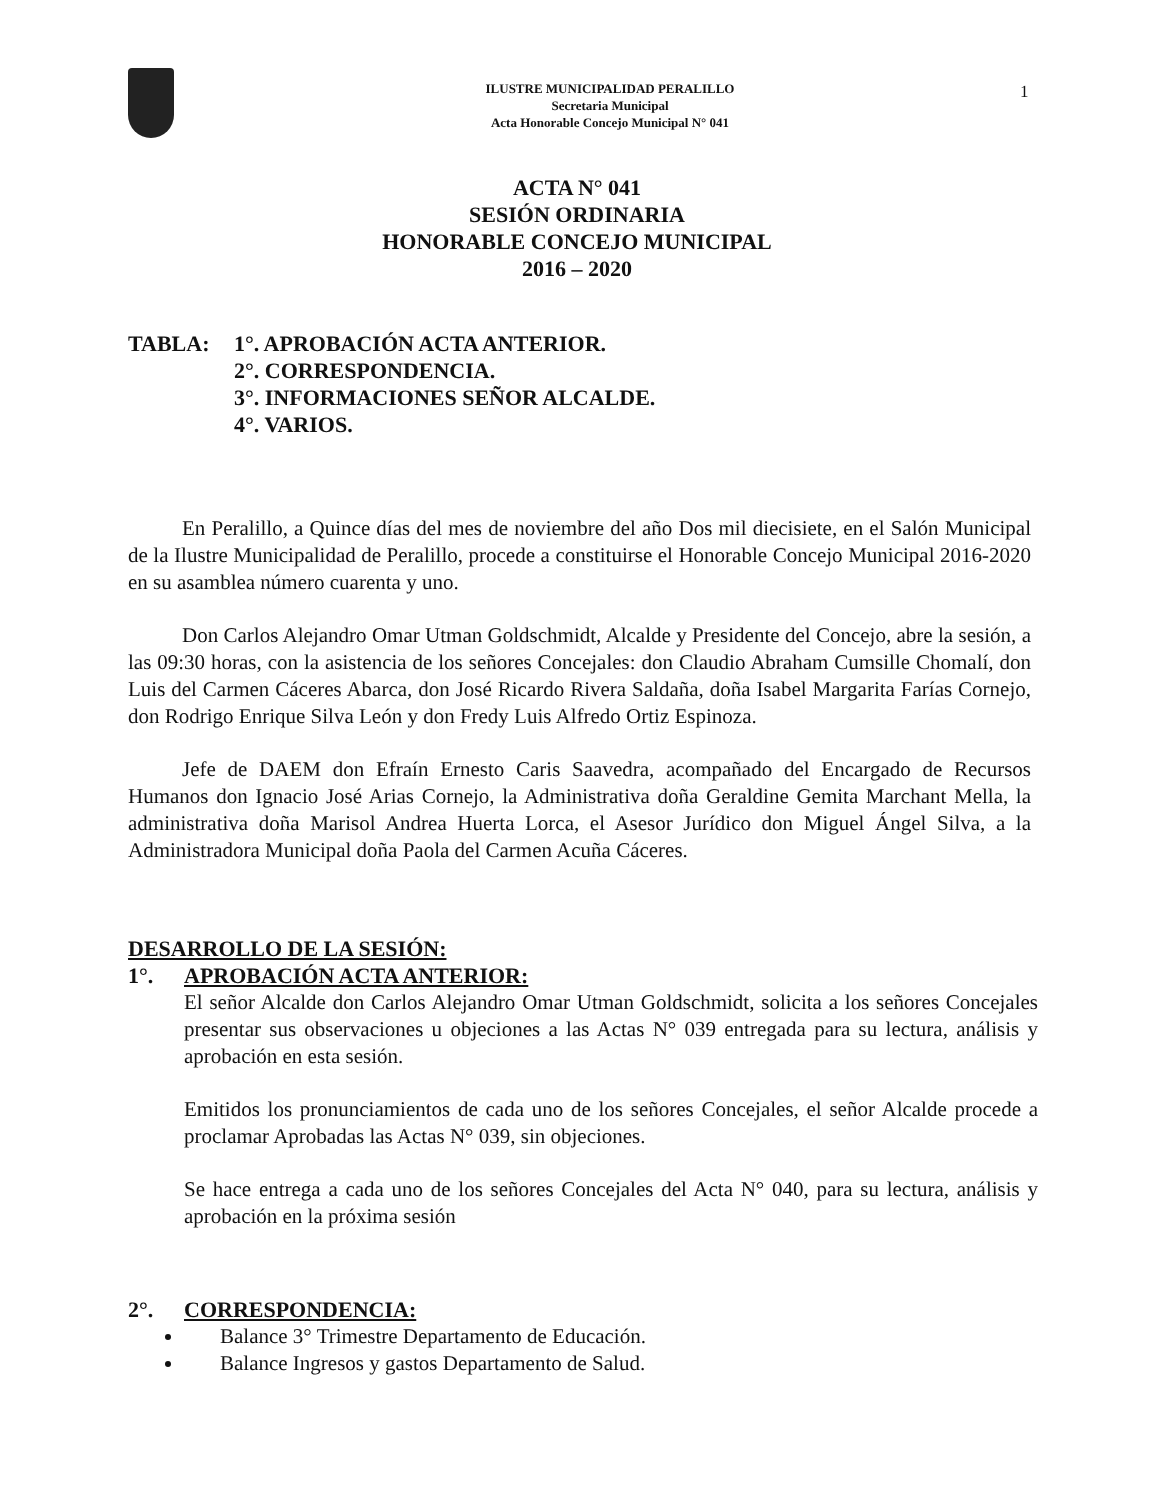ILUSTRE MUNICIPALIDAD PERALILLO
Secretaria Municipal
Acta Honorable Concejo Municipal N° 041
1
ACTA N° 041
SESIÓN ORDINARIA
HONORABLE CONCEJO MUNICIPAL
2016 – 2020
TABLA: 1°. APROBACIÓN ACTA ANTERIOR.
2°. CORRESPONDENCIA.
3°. INFORMACIONES SEÑOR ALCALDE.
4°. VARIOS.
En Peralillo, a Quince días del mes de noviembre del año Dos mil diecisiete, en el Salón Municipal de la Ilustre Municipalidad de Peralillo, procede a constituirse el Honorable Concejo Municipal 2016-2020 en su asamblea número cuarenta y uno.
Don Carlos Alejandro Omar Utman Goldschmidt, Alcalde y Presidente del Concejo, abre la sesión, a las 09:30 horas, con la asistencia de los señores Concejales: don Claudio Abraham Cumsille Chomalí, don Luis del Carmen Cáceres Abarca, don José Ricardo Rivera Saldaña, doña Isabel Margarita Farías Cornejo, don Rodrigo Enrique Silva León y don Fredy Luis Alfredo Ortiz Espinoza.
Jefe de DAEM don Efraín Ernesto Caris Saavedra, acompañado del Encargado de Recursos Humanos don Ignacio José Arias Cornejo, la Administrativa doña Geraldine Gemita Marchant Mella, la administrativa doña Marisol Andrea Huerta Lorca, el Asesor Jurídico don Miguel Ángel Silva, a la Administradora Municipal doña Paola del Carmen Acuña Cáceres.
DESARROLLO DE LA SESIÓN:
1°. APROBACIÓN ACTA ANTERIOR:
El señor Alcalde don Carlos Alejandro Omar Utman Goldschmidt, solicita a los señores Concejales presentar sus observaciones u objeciones a las Actas N° 039 entregada para su lectura, análisis y aprobación en esta sesión.
Emitidos los pronunciamientos de cada uno de los señores Concejales, el señor Alcalde procede a proclamar Aprobadas las Actas N° 039, sin objeciones.
Se hace entrega a cada uno de los señores Concejales del Acta N° 040, para su lectura, análisis y aprobación en la próxima sesión
2°. CORRESPONDENCIA:
Balance 3° Trimestre Departamento de Educación.
Balance Ingresos y gastos Departamento de Salud.